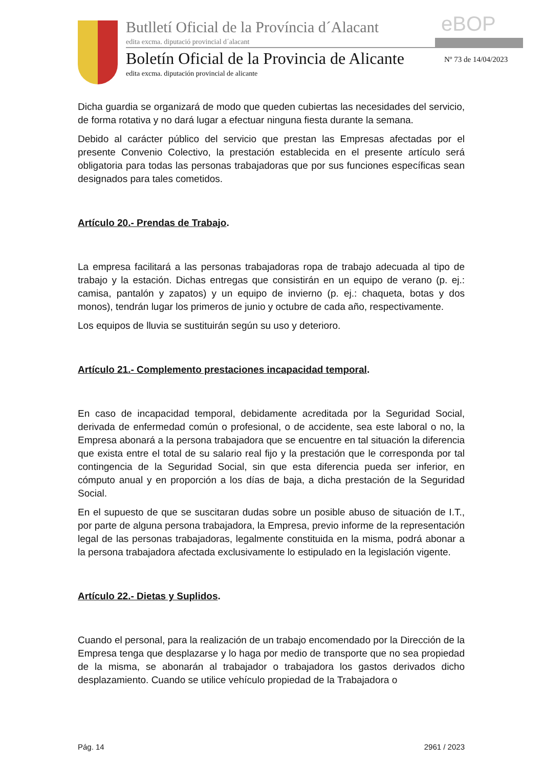Butlletí Oficial de la Província d´Alacant
eBOP
edita excma. diputació provincial d´alacant
Boletín Oficial de la Provincia de Alicante
Nº 73 de 14/04/2023
edita excma. diputación provincial de alicante
Dicha guardia se organizará de modo que queden cubiertas las necesidades del servicio, de forma rotativa y no dará lugar a efectuar ninguna fiesta durante la semana.
Debido al carácter público del servicio que prestan las Empresas afectadas por el presente Convenio Colectivo, la prestación establecida en el presente artículo será obligatoria para todas las personas trabajadoras que por sus funciones específicas sean designados para tales cometidos.
Artículo 20.- Prendas de Trabajo.
La empresa facilitará a las personas trabajadoras ropa de trabajo adecuada al tipo de trabajo y la estación. Dichas entregas que consistirán en un equipo de verano (p. ej.: camisa, pantalón y zapatos) y un equipo de invierno (p. ej.: chaqueta, botas y dos monos), tendrán lugar los primeros de junio y octubre de cada año, respectivamente.
Los equipos de lluvia se sustituirán según su uso y deterioro.
Artículo 21.- Complemento prestaciones incapacidad temporal.
En caso de incapacidad temporal, debidamente acreditada por la Seguridad Social, derivada de enfermedad común o profesional, o de accidente, sea este laboral o no, la Empresa abonará a la persona trabajadora que se encuentre en tal situación la diferencia que exista entre el total de su salario real fijo y la prestación que le corresponda por tal contingencia de la Seguridad Social, sin que esta diferencia pueda ser inferior, en cómputo anual y en proporción a los días de baja, a dicha prestación de la Seguridad Social.
En el supuesto de que se suscitaran dudas sobre un posible abuso de situación de I.T., por parte de alguna persona trabajadora, la Empresa, previo informe de la representación legal de las personas trabajadoras, legalmente constituida en la misma, podrá abonar a la persona trabajadora afectada exclusivamente lo estipulado en la legislación vigente.
Artículo 22.- Dietas y Suplidos.
Cuando el personal, para la realización de un trabajo encomendado por la Dirección de la Empresa tenga que desplazarse y lo haga por medio de transporte que no sea propiedad de la misma, se abonarán al trabajador o trabajadora los gastos derivados dicho desplazamiento. Cuando se utilice vehículo propiedad de la Trabajadora o
Pág. 14 2961 / 2023